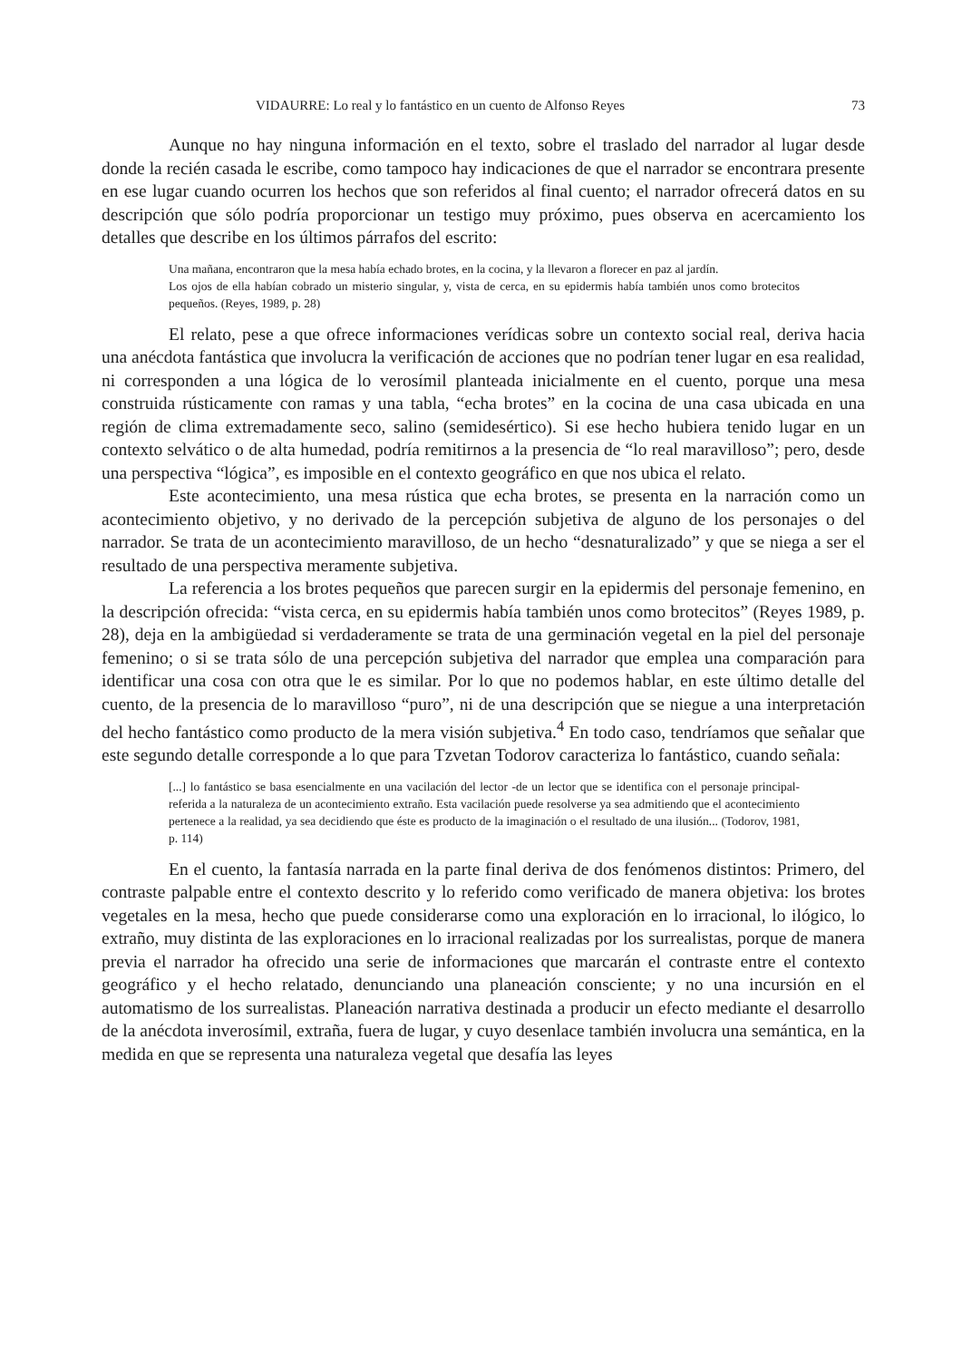VIDAURRE: Lo real y lo fantástico en un cuento de Alfonso Reyes 73
Aunque no hay ninguna información en el texto, sobre el traslado del narrador al lugar desde donde la recién casada le escribe, como tampoco hay indicaciones de que el narrador se encontrara presente en ese lugar cuando ocurren los hechos que son referidos al final cuento; el narrador ofrecerá datos en su descripción que sólo podría proporcionar un testigo muy próximo, pues observa en acercamiento los detalles que describe en los últimos párrafos del escrito:
Una mañana, encontraron que la mesa había echado brotes, en la cocina, y la llevaron a florecer en paz al jardín.
Los ojos de ella habían cobrado un misterio singular, y, vista de cerca, en su epidermis había también unos como brotecitos pequeños. (Reyes, 1989, p. 28)
El relato, pese a que ofrece informaciones verídicas sobre un contexto social real, deriva hacia una anécdota fantástica que involucra la verificación de acciones que no podrían tener lugar en esa realidad, ni corresponden a una lógica de lo verosímil planteada inicialmente en el cuento, porque una mesa construida rústicamente con ramas y una tabla, “echa brotes” en la cocina de una casa ubicada en una región de clima extremadamente seco, salino (semidesértico). Si ese hecho hubiera tenido lugar en un contexto selvático o de alta humedad, podría remitirnos a la presencia de “lo real maravilloso”; pero, desde una perspectiva “lógica”, es imposible en el contexto geográfico en que nos ubica el relato.
Este acontecimiento, una mesa rústica que echa brotes, se presenta en la narración como un acontecimiento objetivo, y no derivado de la percepción subjetiva de alguno de los personajes o del narrador. Se trata de un acontecimiento maravilloso, de un hecho “desnaturalizado” y que se niega a ser el resultado de una perspectiva meramente subjetiva.
La referencia a los brotes pequeños que parecen surgir en la epidermis del personaje femenino, en la descripción ofrecida: “vista cerca, en su epidermis había también unos como brotecitos” (Reyes 1989, p. 28), deja en la ambigüedad si verdaderamente se trata de una germinación vegetal en la piel del personaje femenino; o si se trata sólo de una percepción subjetiva del narrador que emplea una comparación para identificar una cosa con otra que le es similar. Por lo que no podemos hablar, en este último detalle del cuento, de la presencia de lo maravilloso “puro”, ni de una descripción que se niegue a una interpretación del hecho fantástico como producto de la mera visión subjetiva.<sup>4</sup> En todo caso, tendríamos que señalar que este segundo detalle corresponde a lo que para Tzvetan Todorov caracteriza lo fantástico, cuando señala:
[...] lo fantástico se basa esencialmente en una vacilación del lector -de un lector que se identifica con el personaje principal- referida a la naturaleza de un acontecimiento extraño. Esta vacilación puede resolverse ya sea admitiendo que el acontecimiento pertenece a la realidad, ya sea decidiendo que éste es producto de la imaginación o el resultado de una ilusión... (Todorov, 1981, p. 114)
En el cuento, la fantasía narrada en la parte final deriva de dos fenómenos distintos: Primero, del contraste palpable entre el contexto descrito y lo referido como verificado de manera objetiva: los brotes vegetales en la mesa, hecho que puede considerarse como una exploración en lo irracional, lo ilógico, lo extraño, muy distinta de las exploraciones en lo irracional realizadas por los surrealistas, porque de manera previa el narrador ha ofrecido una serie de informaciones que marcarán el contraste entre el contexto geográfico y el hecho relatado, denunciando una planeación consciente; y no una incursión en el automatismo de los surrealistas. Planeación narrativa destinada a producir un efecto mediante el desarrollo de la anécdota inverosímil, extraña, fuera de lugar, y cuyo desenlace también involucra una semántica, en la medida en que se representa una naturaleza vegetal que desafía las leyes